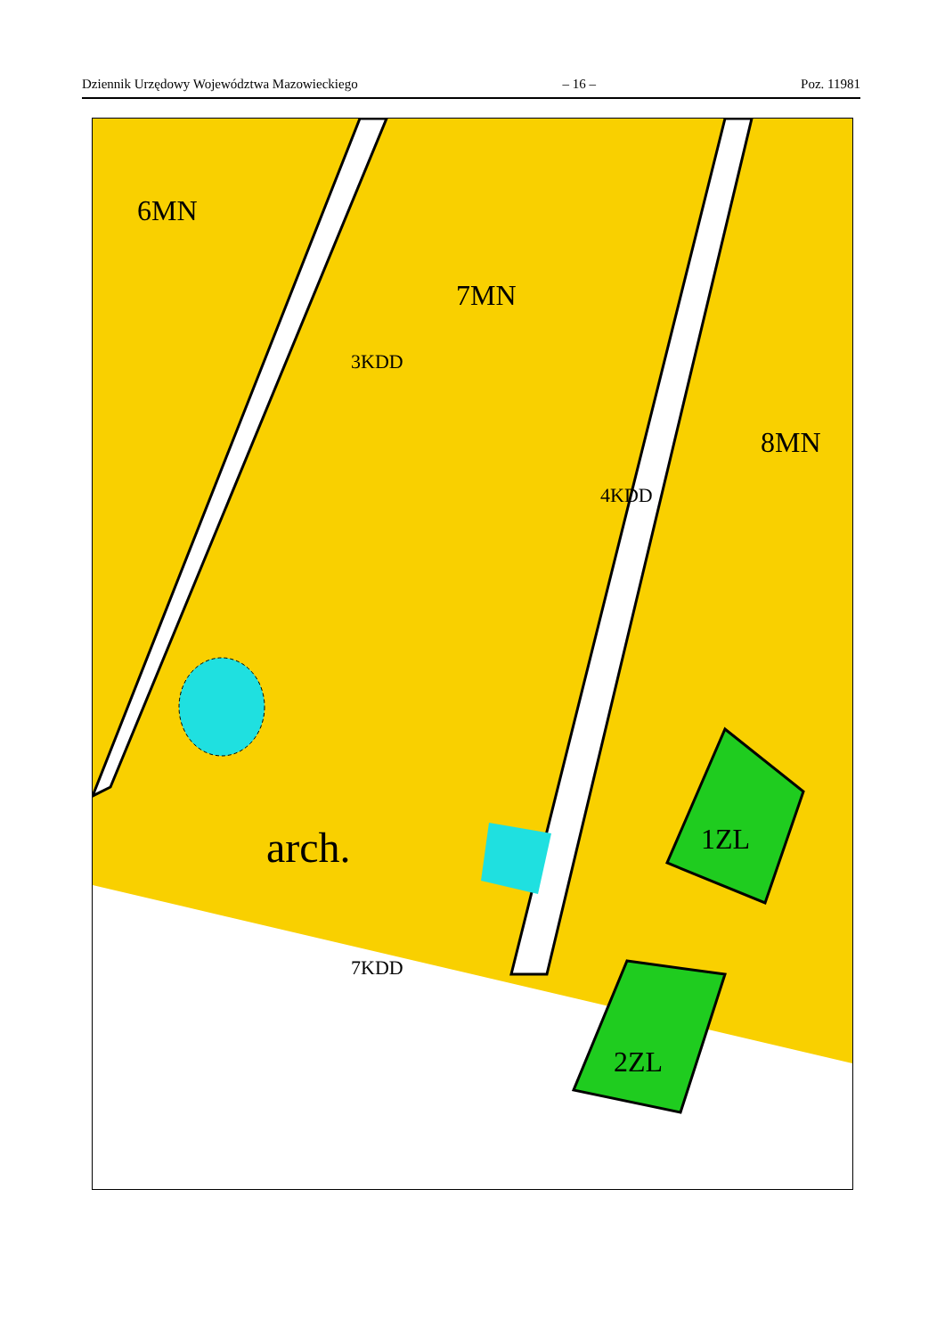Dziennik Urzędowy Województwa Mazowieckiego – 16 – Poz. 11981
6MN
7MN
8MN
arch. 1ZL
2ZL
3KDD
4KDD
7KDD